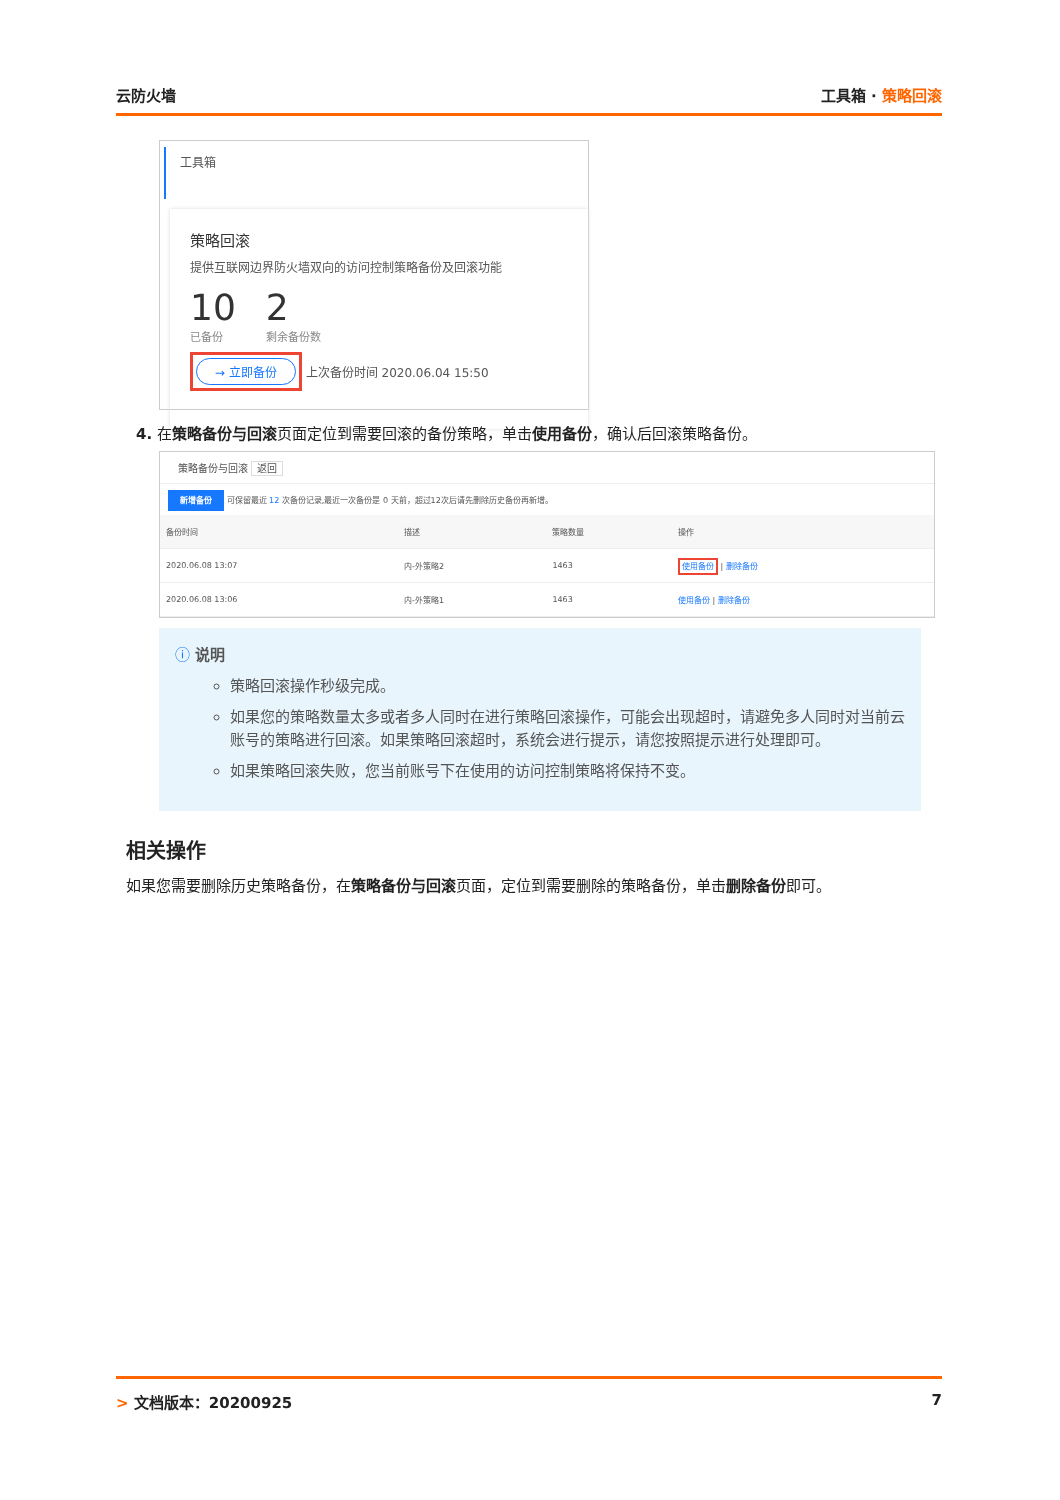云防火墙 工具箱 · 策略回滚
工具箱
策略回滚
提供互联网边界防火墙双向的访问控制策略备份及回滚功能
10
已备份
2
剩余备份数
→ 立即备份 上次备份时间 2020.06.04 15:50
4. 在策略备份与回滚页面定位到需要回滚的备份策略，单击使用备份，确认后回滚策略备份。
策略备份与回滚 返回
新增备份 可保留最近 12 次备份记录,最近一次备份是 0 天前，超过12次后请先删除历史备份再新增。
| 备份时间 | 描述 | 策略数量 | 操作 |
| --- | --- | --- | --- |
| 2020.06.08 13:07 | 内-外策略2 | 1463 | 使用备份 / 删除备份 |
| 2020.06.08 13:06 | 内-外策略1 | 1463 | 使用备份 / 删除备份 |
ⓘ 说明
策略回滚操作秒级完成。
如果您的策略数量太多或者多人同时在进行策略回滚操作，可能会出现超时，请避免多人同时对当前云账号的策略进行回滚。如果策略回滚超时，系统会进行提示，请您按照提示进行处理即可。
如果策略回滚失败，您当前账号下在使用的访问控制策略将保持不变。
相关操作
如果您需要删除历史策略备份，在策略备份与回滚页面，定位到需要删除的策略备份，单击删除备份即可。
> 文档版本：20200925 7